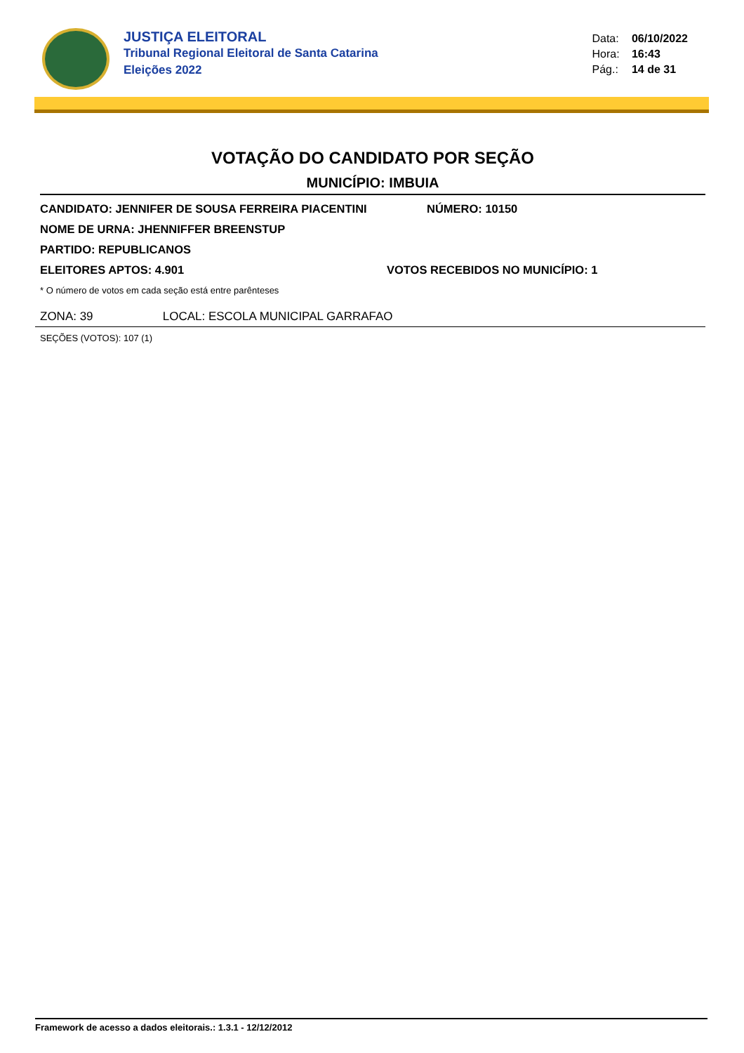JUSTIÇA ELEITORAL
Tribunal Regional Eleitoral de Santa Catarina
Eleições 2022
Data: 06/10/2022
Hora: 16:43
Pág.: 14 de 31
VOTAÇÃO DO CANDIDATO POR SEÇÃO
MUNICÍPIO: IMBUIA
CANDIDATO: JENNIFER DE SOUSA FERREIRA PIACENTINI NÚMERO: 10150
NOME DE URNA: JHENNIFFER BREENSTUP
PARTIDO: REPUBLICANOS
ELEITORES APTOS: 4.901 VOTOS RECEBIDOS NO MUNICÍPIO: 1
* O número de votos em cada seção está entre parênteses
ZONA: 39 LOCAL: ESCOLA MUNICIPAL GARRAFAO
SEÇÕES (VOTOS): 107 (1)
Framework de acesso a dados eleitorais.: 1.3.1 - 12/12/2012